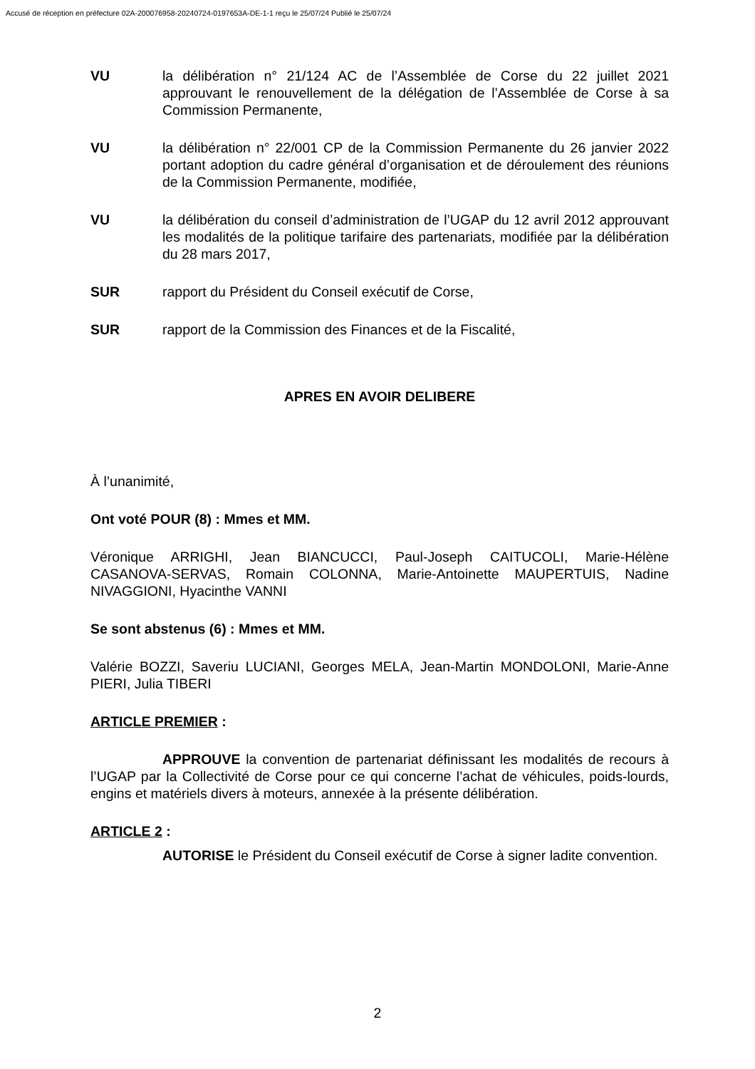Accusé de réception en préfecture 02A-200076958-20240724-0197653A-DE-1-1 reçu le 25/07/24 Publié le 25/07/24
VU la délibération n° 21/124 AC de l’Assemblée de Corse du 22 juillet 2021 approuvant le renouvellement de la délégation de l’Assemblée de Corse à sa Commission Permanente,
VU la délibération n° 22/001 CP de la Commission Permanente du 26 janvier 2022 portant adoption du cadre général d’organisation et de déroulement des réunions de la Commission Permanente, modifiée,
VU la délibération du conseil d’administration de l’UGAP du 12 avril 2012 approuvant les modalités de la politique tarifaire des partenariats, modifiée par la délibération du 28 mars 2017,
SUR rapport du Président du Conseil exécutif de Corse,
SUR rapport de la Commission des Finances et de la Fiscalité,
APRES EN AVOIR DELIBERE
À l’unanimité,
Ont voté POUR (8) : Mmes et MM.
Véronique ARRIGHI, Jean BIANCUCCI, Paul-Joseph CAITUCOLI, Marie-Hélène CASANOVA-SERVAS, Romain COLONNA, Marie-Antoinette MAUPERTUIS, Nadine NIVAGGIONI, Hyacinthe VANNI
Se sont abstenus (6) : Mmes et MM.
Valérie BOZZI, Saveriu LUCIANI, Georges MELA, Jean-Martin MONDOLONI, Marie-Anne PIERI, Julia TIBERI
ARTICLE PREMIER :
APPROUVE la convention de partenariat définissant les modalités de recours à l’UGAP par la Collectivité de Corse pour ce qui concerne l’achat de véhicules, poids-lourds, engins et matériels divers à moteurs, annexée à la présente délibération.
ARTICLE 2 :
AUTORISE le Président du Conseil exécutif de Corse à signer ladite convention.
2